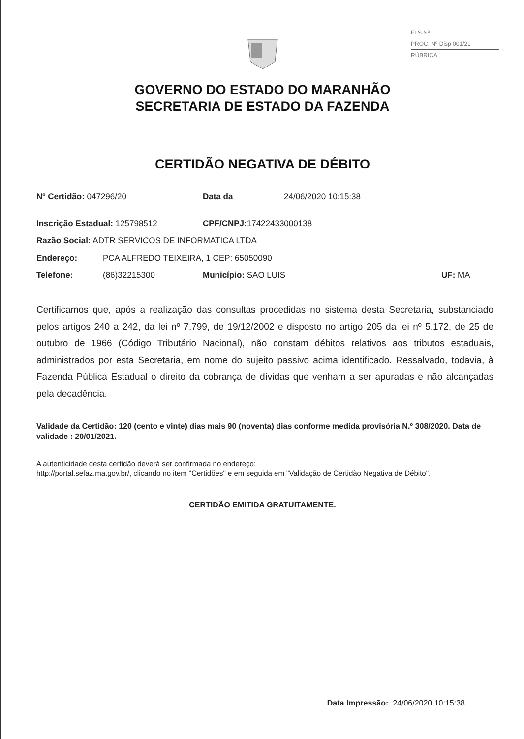FLS Nº
PROC. Nº Disp 001/21
RÚBRICA
GOVERNO DO ESTADO DO MARANHÃO
SECRETARIA DE ESTADO DA FAZENDA
CERTIDÃO NEGATIVA DE DÉBITO
Nº Certidão: 047296/20 Data da 24/06/2020 10:15:38
Inscrição Estadual: 125798512 CPF/CNPJ: 17422433000138
Razão Social: ADTR SERVICOS DE INFORMATICA LTDA
Endereço: PCA ALFREDO TEIXEIRA, 1 CEP: 65050090
Telefone: (86)32215300 Município: SAO LUIS UF: MA
Certificamos que, após a realização das consultas procedidas no sistema desta Secretaria, substanciado pelos artigos 240 a 242, da lei nº 7.799, de 19/12/2002 e disposto no artigo 205 da lei nº 5.172, de 25 de outubro de 1966 (Código Tributário Nacional), não constam débitos relativos aos tributos estaduais, administrados por esta Secretaria, em nome do sujeito passivo acima identificado. Ressalvado, todavia, à Fazenda Pública Estadual o direito da cobrança de dívidas que venham a ser apuradas e não alcançadas pela decadência.
Validade da Certidão: 120 (cento e vinte) dias mais 90 (noventa) dias conforme medida provisória N.º 308/2020. Data de validade : 20/01/2021.
A autenticidade desta certidão deverá ser confirmada no endereço:
http://portal.sefaz.ma.gov.br/, clicando no item "Certidões" e em seguida em "Validação de Certidão Negativa de Débito".
CERTIDÃO EMITIDA GRATUITAMENTE.
Data Impressão: 24/06/2020 10:15:38